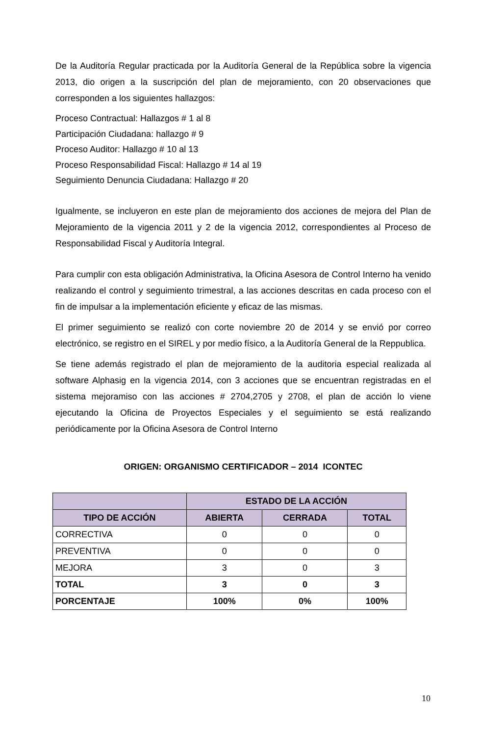De la Auditoría Regular practicada por la Auditoría General de la República sobre la vigencia 2013, dio origen a la suscripción del plan de mejoramiento, con 20 observaciones que corresponden a los siguientes hallazgos:
Proceso Contractual: Hallazgos # 1 al 8
Participación Ciudadana: hallazgo # 9
Proceso Auditor: Hallazgo # 10 al 13
Proceso Responsabilidad Fiscal: Hallazgo # 14 al 19
Seguimiento Denuncia Ciudadana: Hallazgo # 20
Igualmente, se incluyeron en este plan de mejoramiento dos acciones de mejora del Plan de Mejoramiento de la vigencia 2011 y 2 de la vigencia 2012, correspondientes al Proceso de Responsabilidad Fiscal y Auditoría Integral.
Para cumplir con esta obligación Administrativa, la Oficina Asesora de Control Interno ha venido realizando el control y seguimiento trimestral, a las acciones descritas en cada proceso con el fin de impulsar a la implementación eficiente y eficaz de las mismas.
El primer seguimiento se realizó con corte noviembre 20 de 2014 y se envió por correo electrónico, se registro en el SIREL y por medio físico, a la Auditoría General de la Reppublica.
Se tiene además registrado el plan de mejoramiento de la auditoria especial realizada al software Alphasig en la vigencia 2014, con 3 acciones que se encuentran registradas en el sistema mejoramiso con las acciones # 2704,2705 y 2708, el plan de acción lo viene ejecutando la Oficina de Proyectos Especiales y el seguimiento se está realizando periódicamente por la Oficina Asesora de Control Interno
ORIGEN: ORGANISMO CERTIFICADOR – 2014 ICONTEC
| | ESTADO DE LA ACCIÓN | | |
| --- | --- | --- | --- |
| TIPO DE ACCIÓN | ABIERTA | CERRADA | TOTAL |
| CORRECTIVA | 0 | 0 | 0 |
| PREVENTIVA | 0 | 0 | 0 |
| MEJORA | 3 | 0 | 3 |
| TOTAL | 3 | 0 | 3 |
| PORCENTAJE | 100% | 0% | 100% |
10